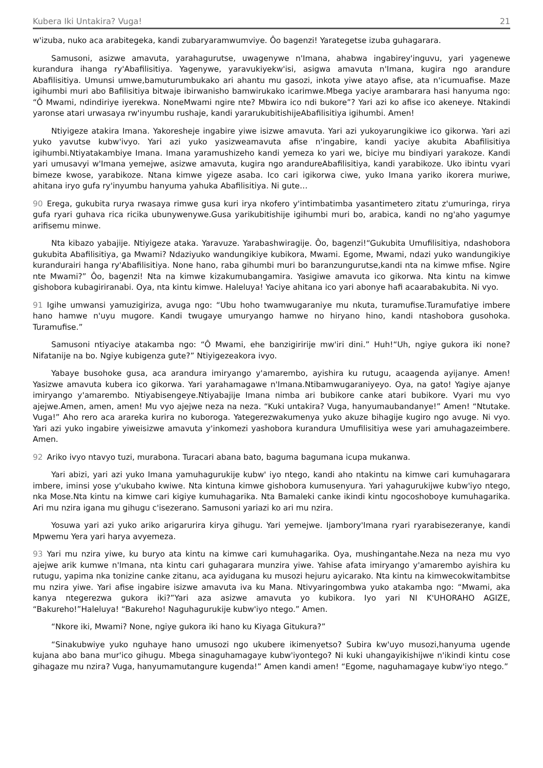Kubera Iki Untakira? Vuga! 21
w'izuba, nuko aca arabitegeka, kandi zubaryaramwumviye. Ôo bagenzi! Yarategetse izuba guhagarara.
Samusoni, asizwe amavuta, yarahagurutse, uwagenywe n'Imana, ahabwa ingabirey'inguvu, yari yagenewe kurandura ihanga ry'Abafilisitiya. Yagenywe, yaravukiyekw'isi, asigwa amavuta n'Imana, kugira ngo arandure Abafilisitiya. Umunsi umwe,bamuturumbukako ari ahantu mu gasozi, inkota yiwe atayo afise, ata n'icumuafise. Maze igihumbi muri abo Bafilisitiya bitwaje ibirwanisho bamwirukako icarimwe.Mbega yaciye arambarara hasi hanyuma ngo: “Ô Mwami, ndindiriye iyerekwa. NoneMwami ngire nte? Mbwira ico ndi bukore”? Yari azi ko afise ico akeneye. Ntakindi yaronse atari urwasaya rw'inyumbu rushaje, kandi yararukubitishijeAbafilisitiya igihumbi. Amen!
Ntiyigeze atakira Imana. Yakoresheje ingabire yiwe isizwe amavuta. Yari azi yukoyarungikiwe ico gikorwa. Yari azi yuko yavutse kubw'ivyo. Yari azi yuko yasizweamavuta afise n'ingabire, kandi yaciye akubita Abafilisitiya igihumbi.Ntiyatakambiye Imana. Imana yaramushizeho kandi yemeza ko yari we, biciye mu bindiyari yarakoze. Kandi yari umusavyi w'Imana yemejwe, asizwe amavuta, kugira ngo arandureAbafilisitiya, kandi yarabikoze. Uko ibintu vyari bimeze kwose, yarabikoze. Ntana kimwe yigeze asaba. Ico cari igikorwa ciwe, yuko Imana yariko ikorera muriwe, ahitana iryo gufa ry'inyumbu hanyuma yahuka Abafilisitiya. Ni gute…
90 Erega, gukubita rurya rwasaya rimwe gusa kuri irya nkofero y'intimbatimba yasantimetero zitatu z'umuringa, rirya gufa ryari guhava rica ricika ubunywenywe.Gusa yarikubitishije igihumbi muri bo, arabica, kandi no ng'aho yagumye arifisemu minwe.
Nta kibazo yabajije. Ntiyigeze ataka. Yaravuze. Yarabashwiragije. Ôo, bagenzi!“Gukubita Umufilisitiya, ndashobora gukubita Abafilisitiya, ga Mwami? Ndaziyuko wandungikiye kubikora, Mwami. Egome, Mwami, ndazi yuko wandungikiye kurandurairi hanga ry'Abafilisitiya. None hano, raba gihumbi muri bo baranzungurutse,kandi nta na kimwe mfise. Ngire nte Mwami?” Ôo, bagenzi! Nta na kimwe kizakumubangamira. Yasigiwe amavuta ico gikorwa. Nta kintu na kimwe gishobora kubagiriranabi. Oya, nta kintu kimwe. Haleluya! Yaciye ahitana ico yari abonye hafi acaarabakubita. Ni vyo.
91 Igihe umwansi yamuzigiriza, avuga ngo: “Ubu hoho twamwugaraniye mu nkuta, turamufise.Turamufatiye imbere hano hamwe n'uyu mugore. Kandi twugaye umuryango hamwe no hiryano hino, kandi ntashobora gusohoka. Turamufise.”
Samusoni ntiyaciye atakamba ngo: “Ô Mwami, ehe banzigiririje mw'iri dini.” Huh!“Uh, ngiye gukora iki none? Nifatanije na bo. Ngiye kubigenza gute?” Ntiyigezeakora ivyo.
Yabaye busohoke gusa, aca arandura imiryango y'amarembo, ayishira ku rutugu, acaagenda ayijanye. Amen! Yasizwe amavuta kubera ico gikorwa. Yari yarahamagawe n'Imana.Ntibamwugaraniyeyo. Oya, na gato! Yagiye ajanye imiryango y'amarembo. Ntiyabisengeye.Ntiyabajije Imana nimba ari bubikore canke atari bubikore. Vyari mu vyo ajejwe.Amen, amen, amen! Mu vyo ajejwe neza na neza. “Kuki untakira? Vuga, hanyumaubandanye!” Amen! “Ntutake. Vuga!” Aho rero aca arareka kurira no kuboroga. Yategerezwakumenya yuko akuze bihagije kugiro ngo avuge. Ni vyo. Yari azi yuko ingabire yiweisizwe amavuta y'inkomezi yashobora kurandura Umufilisitiya wese yari amuhagazeimbere. Amen.
92 Ariko ivyo ntavyo tuzi, murabona. Turacari abana bato, baguma bagumana icupa mukanwa.
Yari abizi, yari azi yuko Imana yamuhagurukije kubw' iyo ntego, kandi aho ntakintu na kimwe cari kumuhagarara imbere, iminsi yose y'ukubaho kwiwe. Nta kintuna kimwe gishobora kumusenyura. Yari yahagurukijwe kubw'iyo ntego, nka Mose.Nta kintu na kimwe cari kigiye kumuhagarika. Nta Bamaleki canke ikindi kintu ngocoshoboye kumuhagarika. Ari mu nzira igana mu gihugu c'isezerano. Samusoni yariazi ko ari mu nzira.
Yosuwa yari azi yuko ariko arigarurira kirya gihugu. Yari yemejwe. Ijambory'Imana ryari ryarabisezeranye, kandi Mpwemu Yera yari harya avyemeza.
93 Yari mu nzira yiwe, ku buryo ata kintu na kimwe cari kumuhagarika. Oya, mushingantahe.Neza na neza mu vyo ajejwe arik kumwe n'Imana, nta kintu cari guhagarara munzira yiwe. Yahise afata imiryango y'amarembo ayishira ku rutugu, yapima nka tonizine canke zitanu, aca ayidugana ku musozi hejuru ayicarako. Nta kintu na kimwecokwitambitse mu nzira yiwe. Yari afise ingabire isizwe amavuta iva ku Mana. Ntivyaringombwa yuko atakamba ngo: “Mwami, aka kanya ntegerezwa gukora iki?”Yari aza asizwe amavuta yo kubikora. Iyo yari NI K'UHORAHO AGIZE, “Bakureho!”Haleluya! “Bakureho! Naguhagurukije kubw'iyo ntego.” Amen.
“Nkore iki, Mwami? None, ngiye gukora iki hano ku Kiyaga Gitukura?”
“Sinakubwiye yuko nguhaye hano umusozi ngo ukubere ikimenyetso? Subira kw'uyo musozi,hanyuma ugende kujana abo bana mur'ico gihugu. Mbega sinaguhamagaye kubw'iyontego? Ni kuki uhangayikishijwe n'ikindi kintu cose gihagaze mu nzira? Vuga, hanyumamutangure kugenda!” Amen kandi amen! “Egome, naguhamagaye kubw'iyo ntego.”